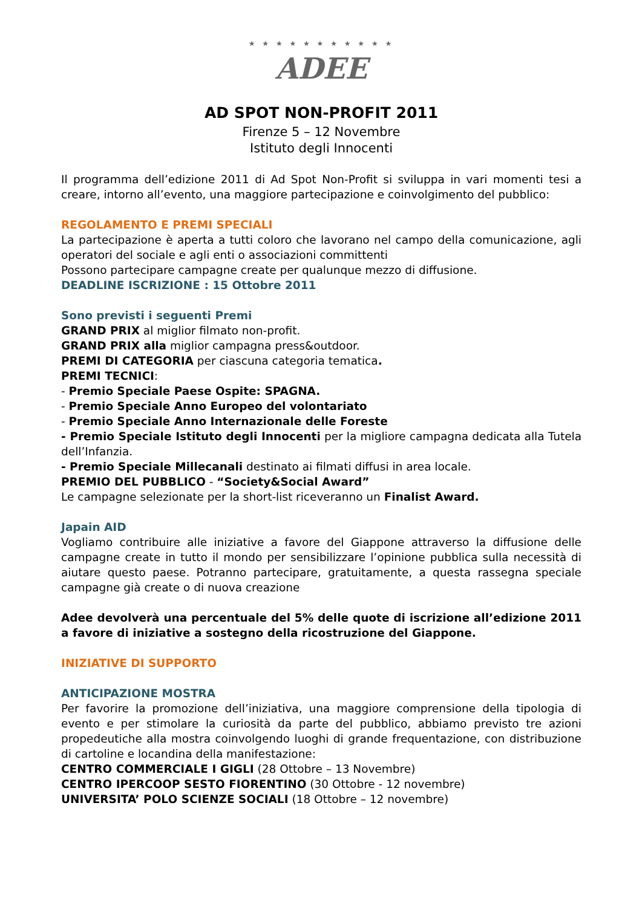★ ★ ★ ★ ★ ★ ★ ★ ★ ★ ★
ADEE
AD SPOT NON-PROFIT 2011
Firenze 5 – 12 Novembre
Istituto degli Innocenti
Il programma dell’edizione 2011 di Ad Spot Non-Profit si sviluppa in vari momenti tesi a creare, intorno all’evento, una maggiore partecipazione e coinvolgimento del pubblico:
REGOLAMENTO E PREMI SPECIALI
La partecipazione è aperta a tutti coloro che lavorano nel campo della comunicazione, agli operatori del sociale e agli enti o associazioni committenti
Possono partecipare campagne create per qualunque mezzo di diffusione.
DEADLINE ISCRIZIONE : 15 Ottobre 2011
Sono previsti i seguenti Premi
GRAND PRIX al miglior filmato non-profit.
GRAND PRIX alla miglior campagna press&outdoor.
PREMI DI CATEGORIA per ciascuna categoria tematica.
PREMI TECNICI:
- Premio Speciale Paese Ospite: SPAGNA.
- Premio Speciale Anno Europeo del volontariato
- Premio Speciale Anno Internazionale delle Foreste
- Premio Speciale Istituto degli Innocenti per la migliore campagna dedicata alla Tutela dell’Infanzia.
- Premio Speciale Millecanali destinato ai filmati diffusi in area locale.
PREMIO DEL PUBBLICO - “Society&Social Award”
Le campagne selezionate per la short-list riceveranno un Finalist Award.
Japain AID
Vogliamo contribuire alle iniziative a favore del Giappone attraverso la diffusione delle campagne create in tutto il mondo per sensibilizzare l’opinione pubblica sulla necessità di aiutare questo paese. Potranno partecipare, gratuitamente, a questa rassegna speciale campagne già create o di nuova creazione
Adee devolverà una percentuale del 5% delle quote di iscrizione all’edizione 2011 a favore di iniziative a sostegno della ricostruzione del Giappone.
INIZIATIVE DI SUPPORTO
ANTICIPAZIONE MOSTRA
Per favorire la promozione dell’iniziativa, una maggiore comprensione della tipologia di evento e per stimolare la curiosità da parte del pubblico, abbiamo previsto tre azioni propedeutiche alla mostra coinvolgendo luoghi di grande frequentazione, con distribuzione di cartoline e locandina della manifestazione:
CENTRO COMMERCIALE I GIGLI (28 Ottobre – 13 Novembre)
CENTRO IPERCOOP SESTO FIORENTINO (30 Ottobre - 12 novembre)
UNIVERSITA’ POLO SCIENZE SOCIALI (18 Ottobre – 12 novembre)